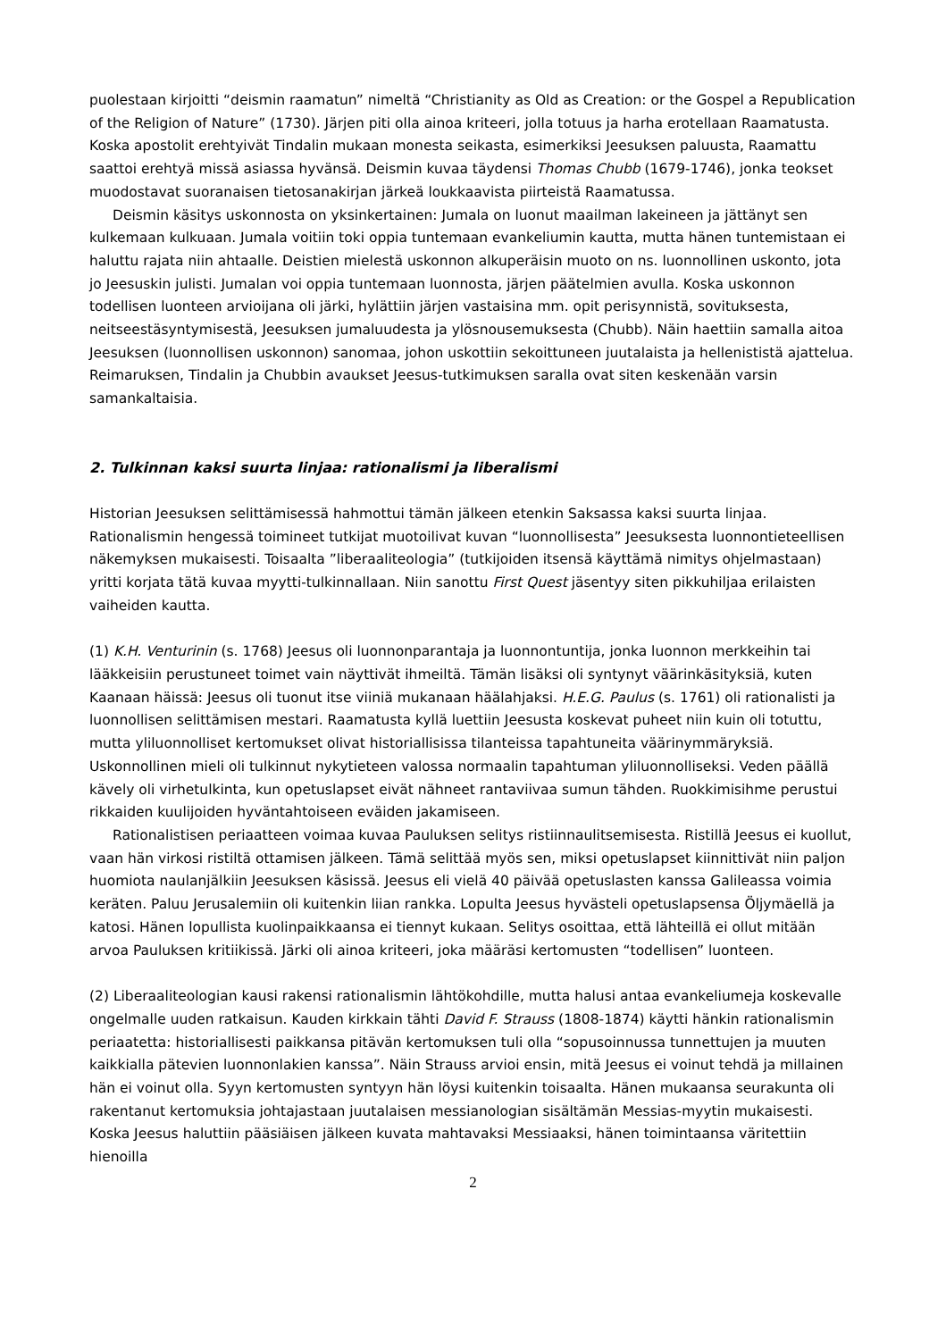puolestaan kirjoitti “deismin raamatun” nimeltä “Christianity as Old as Creation: or the Gospel a Republication of the Religion of Nature” (1730). Järjen piti olla ainoa kriteeri, jolla totuus ja harha erotellaan Raamatusta. Koska apostolit erehtyivät Tindalin mukaan monesta seikasta, esimerkiksi Jeesuksen paluusta, Raamattu saattoi erehtyä missä asiassa hyvänsä. Deismin kuvaa täydensi Thomas Chubb (1679-1746), jonka teokset muodostavat suoranaisen tietosanakirjan järkeä loukkaavista piirteistä Raamatussa.
Deismin käsitys uskonnosta on yksinkertainen: Jumala on luonut maailman lakeineen ja jättänyt sen kulkemaan kulkuaan. Jumala voitiin toki oppia tuntemaan evankeliumin kautta, mutta hänen tuntemistaan ei haluttu rajata niin ahtaalle. Deistien mielestä uskonnon alkuperäisin muoto on ns. luonnollinen uskonto, jota jo Jeesuskin julisti. Jumalan voi oppia tuntemaan luonnosta, järjen päätelmien avulla. Koska uskonnon todellisen luonteen arvioijana oli järki, hylättiin järjen vastaisina mm. opit perisynnistä, sovituksesta, neitseestäsyntymisestä, Jeesuksen jumaluudesta ja ylösnousemuksesta (Chubb). Näin haettiin samalla aitoa Jeesuksen (luonnollisen uskonnon) sanomaa, johon uskottiin sekoittuneen juutalaista ja hellenististä ajattelua. Reimaruksen, Tindalin ja Chubbin avaukset Jeesus-tutkimuksen saralla ovat siten keskenään varsin samankaltaisia.
2. Tulkinnan kaksi suurta linjaa: rationalismi ja liberalismi
Historian Jeesuksen selittämisessä hahmottui tämän jälkeen etenkin Saksassa kaksi suurta linjaa. Rationalismin hengessä toimineet tutkijat muotoilivat kuvan “luonnollisesta” Jeesuksesta luonnontieteellisen näkemyksen mukaisesti. Toisaalta ”liberaaliteologia” (tutkijoiden itsensä käyttämä nimitys ohjelmastaan) yritti korjata tätä kuvaa myytti-tulkinnallaan. Niin sanottu First Quest jäsentyy siten pikkuhiljaa erilaisten vaiheiden kautta.
(1) K.H. Venturinin (s. 1768) Jeesus oli luonnonparantaja ja luonnontuntija, jonka luonnon merkkeihin tai lääkkeisiin perustuneet toimet vain näyttivät ihmeiltä. Tämän lisäksi oli syntynyt väärinkäsityksiä, kuten Kaanaan häissä: Jeesus oli tuonut itse viiniä mukanaan häälahjaksi. H.E.G. Paulus (s. 1761) oli rationalisti ja luonnollisen selittämisen mestari. Raamatusta kyllä luettiin Jeesusta koskevat puheet niin kuin oli totuttu, mutta yliluonnolliset kertomukset olivat historiallisissa tilanteissa tapahtuneita väärinymmäryksiä. Uskonnollinen mieli oli tulkinnut nykytieteen valossa normaalin tapahtuman yliluonnolliseksi. Veden päällä kävely oli virhetulkinta, kun opetuslapset eivät nähneet rantaviivaa sumun tähden. Ruokkimisihme perustui rikkaiden kuulijoiden hyväntahtoiseen eväiden jakamiseen.
Rationalistisen periaatteen voimaa kuvaa Pauluksen selitys ristiinnaulitsemisesta. Ristillä Jeesus ei kuollut, vaan hän virkosi ristiltä ottamisen jälkeen. Tämä selittää myös sen, miksi opetuslapset kiinnittivät niin paljon huomiota naulanjälkiin Jeesuksen käsissä. Jeesus eli vielä 40 päivää opetuslasten kanssa Galileassa voimia keräten. Paluu Jerusalemiin oli kuitenkin liian rankka. Lopulta Jeesus hyvästeli opetuslapsensa Öljymäellä ja katosi. Hänen lopullista kuolinpaikkaansa ei tiennyt kukaan. Selitys osoittaa, että lähteillä ei ollut mitään arvoa Pauluksen kritiikissä. Järki oli ainoa kriteeri, joka määräsi kertomusten “todellisen” luonteen.
(2) Liberaaliteologian kausi rakensi rationalismin lähtökohdille, mutta halusi antaa evankeliumeja koskevalle ongelmalle uuden ratkaisun. Kauden kirkkain tähti David F. Strauss (1808-1874) käytti hänkin rationalismin periaatetta: historiallisesti paikkansa pitävän kertomuksen tuli olla “sopusoinnussa tunnettujen ja muuten kaikkialla pätevien luonnonlakien kanssa”. Näin Strauss arvioi ensin, mitä Jeesus ei voinut tehdä ja millainen hän ei voinut olla. Syyn kertomusten syntyyn hän löysi kuitenkin toisaalta. Hänen mukaansa seurakunta oli rakentanut kertomuksia johtajastaan juutalaisen messianologian sisältämän Messias-myytin mukaisesti. Koska Jeesus haluttiin pääsiäisen jälkeen kuvata mahtavaksi Messiaaksi, hänen toimintaansa väritettiin hienoilla
2